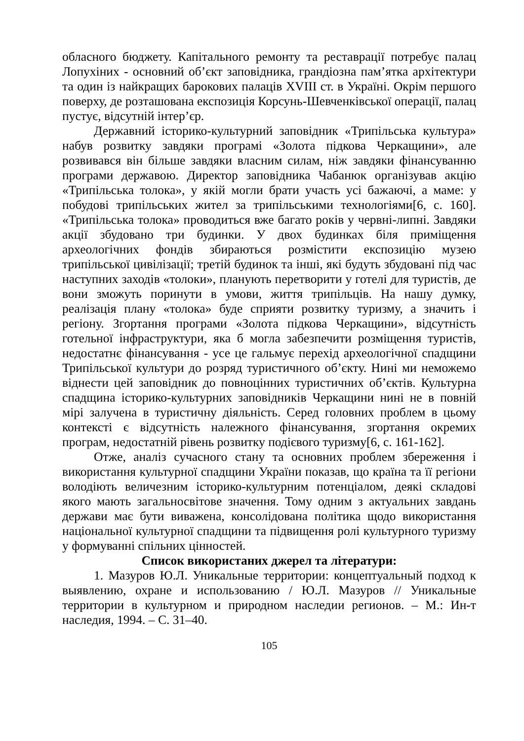обласного бюджету. Капітального ремонту та реставрації потребує палац Лопухіних - основний об’єкт заповідника, грандіозна пам’ятка архітектури та один із найкращих барокових палаців XVIII ст. в Україні. Окрім першого поверху, де розташована експозиція Корсунь-Шевченківської операції, палац пустує, відсутній інтер’єр.
Державний історико-культурний заповідник «Трипільська культура» набув розвитку завдяки програмі «Золота підкова Черкащини», але розвивався він більше завдяки власним силам, ніж завдяки фінансуванню програми державою. Директор заповідника Чабанюк організував акцію «Трипільська толока», у якій могли брати участь усі бажаючі, а маме: у побудові трипільських жител за трипільськими технологіями[6, с. 160]. «Трипільська толока» проводиться вже багато років у червні-липні. Завдяки акції збудовано три будинки. У двох будинках біля приміщення археологічних фондів збираються розмістити експозицію музею трипільської цивілізації; третій будинок та інші, які будуть збудовані під час наступних заходів «толоки», планують перетворити у готелі для туристів, де вони зможуть поринути в умови, життя трипільців. На нашу думку, реалізація плану «толока» буде сприяти розвитку туризму, а значить і регіону. Згортання програми «Золота підкова Черкащини», відсутність готельної інфраструктури, яка б могла забезпечити розміщення туристів, недостатнє фінансування - усе це гальмує перехід археологічної спадщини Трипільської культури до розряд туристичного об’єкту. Нині ми неможемо віднести цей заповідник до повноцінних туристичних об’єктів. Культурна спадщина історико-культурних заповідників Черкащини нині не в повній мірі залучена в туристичну діяльність. Серед головних проблем в цьому контексті є відсутність належного фінансування, згортання окремих програм, недостатній рівень розвитку подієвого туризму[6, с. 161-162].
Отже, аналіз сучасного стану та основних проблем збереження і використання культурної спадщини України показав, що країна та її регіони володіють величезним історико-культурним потенціалом, деякі складові якого мають загальносвітове значення. Тому одним з актуальних завдань держави має бути виважена, консолідована політика щодо використання національної культурної спадщини та підвищення ролі культурного туризму у формуванні спільних цінностей.
Список використаних джерел та літератури:
1. Мазуров Ю.Л. Уникальные территории: концептуальный подход к выявлению, охране и использованию / Ю.Л. Мазуров // Уникальные территории в культурном и природном наследии регионов. – М.: Ин-т наследия, 1994. – С. 31–40.
105